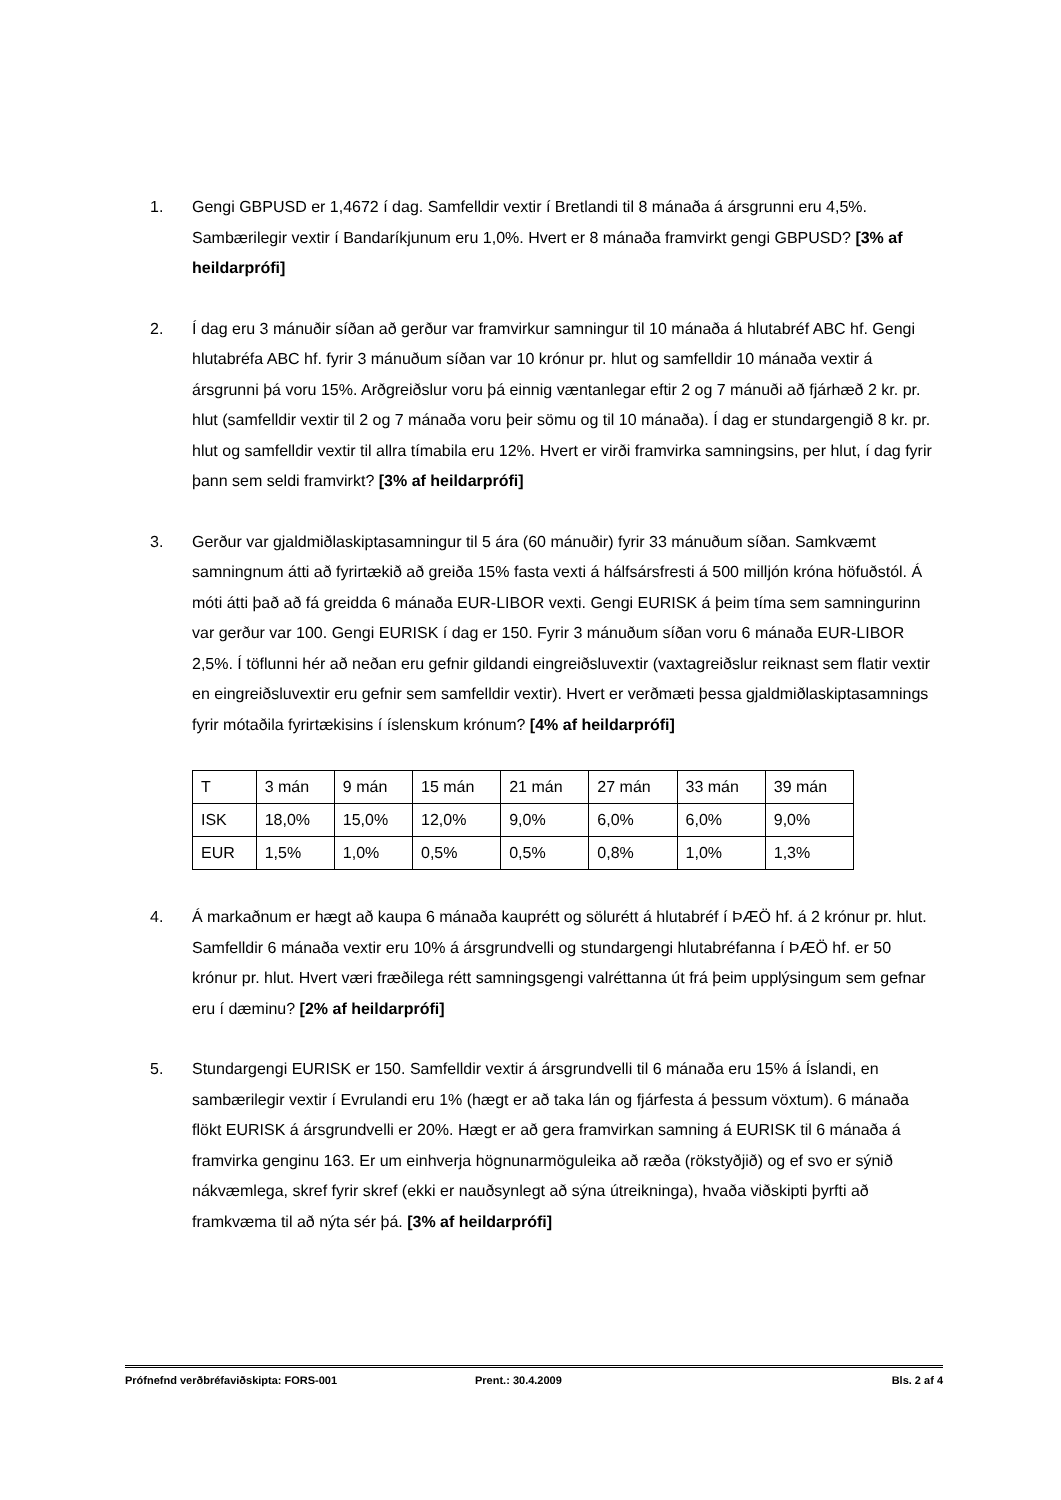1. Gengi GBPUSD er 1,4672 í dag. Samfelldir vextir í Bretlandi til 8 mánaða á ársgrunni eru 4,5%. Sambærilegir vextir í Bandaríkjunum eru 1,0%. Hvert er 8 mánaða framvirkt gengi GBPUSD? [3% af heildarprófi]
2. Í dag eru 3 mánuðir síðan að gerður var framvirkur samningur til 10 mánaða á hlutabréf ABC hf. Gengi hlutabréfa ABC hf. fyrir 3 mánuðum síðan var 10 krónur pr. hlut og samfelldir 10 mánaða vextir á ársgrunni þá voru 15%. Arðgreiðslur voru þá einnig væntanlegar eftir 2 og 7 mánuði að fjárhæð 2 kr. pr. hlut (samfelldir vextir til 2 og 7 mánaða voru þeir sömu og til 10 mánaða). Í dag er stundargengið 8 kr. pr. hlut og samfelldir vextir til allra tímabila eru 12%. Hvert er virði framvirka samningsins, per hlut, í dag fyrir þann sem seldi framvirkt? [3% af heildarprófi]
3. Gerður var gjaldmiðlaskiptasamningur til 5 ára (60 mánuðir) fyrir 33 mánuðum síðan. Samkvæmt samningnum átti að fyrirtækið að greiða 15% fasta vexti á hálfsársfresti á 500 milljón króna höfuðstól. Á móti átti það að fá greidda 6 mánaða EUR-LIBOR vexti. Gengi EURISK á þeim tíma sem samningurinn var gerður var 100. Gengi EURISK í dag er 150. Fyrir 3 mánuðum síðan voru 6 mánaða EUR-LIBOR 2,5%. Í töflunni hér að neðan eru gefnir gildandi eingreiðsluvextir (vaxtagreiðslur reiknast sem flatir vextir en eingreiðsluvextir eru gefnir sem samfelldir vextir). Hvert er verðmæti þessa gjaldmiðlaskiptasamnings fyrir mótaðila fyrirtækisins í íslenskum krónum? [4% af heildarprófi]
| T | 3 mán | 9 mán | 15 mán | 21 mán | 27 mán | 33 mán | 39 mán |
| ISK | 18,0% | 15,0% | 12,0% | 9,0% | 6,0% | 6,0% | 9,0% |
| EUR | 1,5% | 1,0% | 0,5% | 0,5% | 0,8% | 1,0% | 1,3% |
4. Á markaðnum er hægt að kaupa 6 mánaða kauprétt og sölurétt á hlutabréf í ÞÆÖ hf. á 2 krónur pr. hlut. Samfelldir 6 mánaða vextir eru 10% á ársgrundvelli og stundargengi hlutabréfanna í ÞÆÖ hf. er 50 krónur pr. hlut. Hvert væri fræðilega rétt samningsgengi valréttanna út frá þeim upplýsingum sem gefnar eru í dæminu? [2% af heildarprófi]
5. Stundargengi EURISK er 150. Samfelldir vextir á ársgrundvelli til 6 mánaða eru 15% á Íslandi, en sambærilegir vextir í Evrulandi eru 1% (hægt er að taka lán og fjárfesta á þessum vöxtum). 6 mánaða flökt EURISK á ársgrundvelli er 20%. Hægt er að gera framvirkan samning á EURISK til 6 mánaða á framvirka genginu 163. Er um einhverja högnunarmöguleika að ræða (rökstyðjið) og ef svo er sýnið nákvæmlega, skref fyrir skref (ekki er nauðsynlegt að sýna útreikninga), hvaða viðskipti þyrfti að framkvæma til að nýta sér þá. [3% af heildarprófi]
Prófnefnd verðbréfaviðskipta: FORS-001 Prent.: 30.4.2009 Bls. 2 af 4